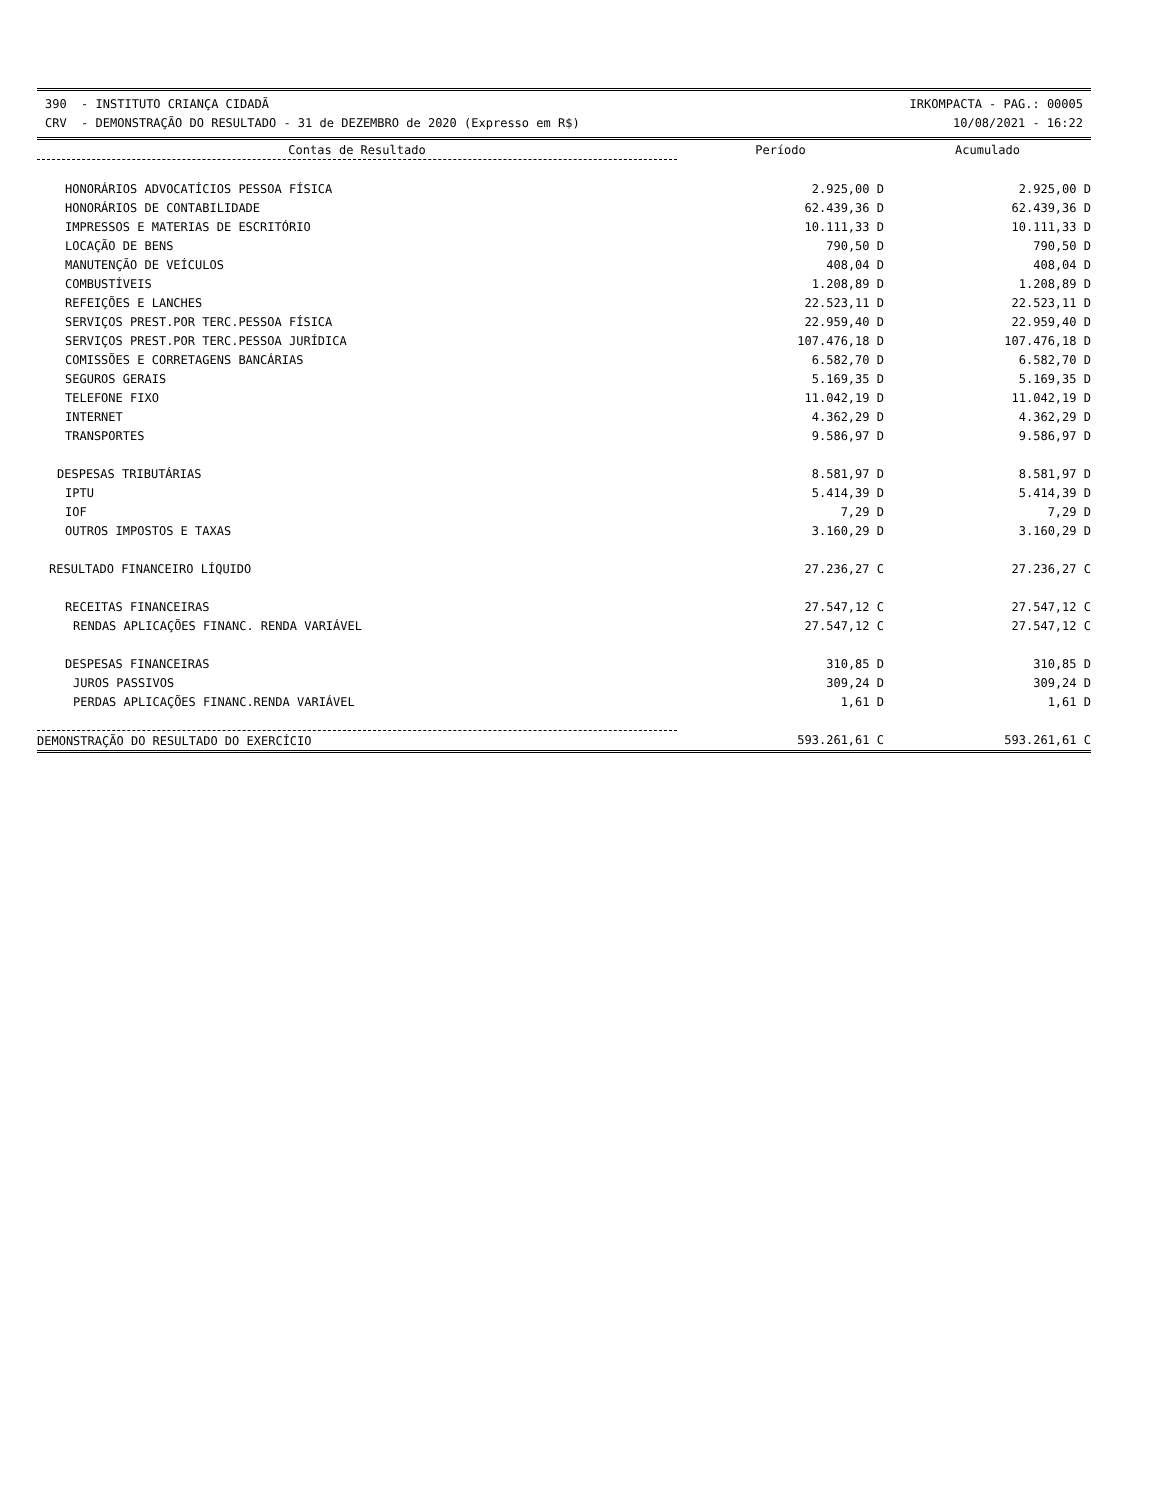390 - INSTITUTO CRIANÇA CIDADÃ
CRV - DEMONSTRAÇÃO DO RESULTADO - 31 de DEZEMBRO de 2020 (Expresso em R$)
IRKOMPACTA - PAG.: 00005
10/08/2021 - 16:22
| Contas de Resultado | Período | Acumulado |
| --- | --- | --- |
| HONORÁRIOS ADVOCATÍCIOS PESSOA FÍSICA | 2.925,00 D | 2.925,00 D |
| HONORÁRIOS DE CONTABILIDADE | 62.439,36 D | 62.439,36 D |
| IMPRESSOS E MATERIAS DE ESCRITÓRIO | 10.111,33 D | 10.111,33 D |
| LOCAÇÃO DE BENS | 790,50 D | 790,50 D |
| MANUTENÇÃO DE VEÍCULOS | 408,04 D | 408,04 D |
| COMBUSTÍVEIS | 1.208,89 D | 1.208,89 D |
| REFEIÇÕES E LANCHES | 22.523,11 D | 22.523,11 D |
| SERVIÇOS PREST.POR TERC.PESSOA FÍSICA | 22.959,40 D | 22.959,40 D |
| SERVIÇOS PREST.POR TERC.PESSOA JURÍDICA | 107.476,18 D | 107.476,18 D |
| COMISSÕES E CORRETAGENS BANCÁRIAS | 6.582,70 D | 6.582,70 D |
| SEGUROS GERAIS | 5.169,35 D | 5.169,35 D |
| TELEFONE FIXO | 11.042,19 D | 11.042,19 D |
| INTERNET | 4.362,29 D | 4.362,29 D |
| TRANSPORTES | 9.586,97 D | 9.586,97 D |
| DESPESAS TRIBUTÁRIAS | 8.581,97 D | 8.581,97 D |
| IPTU | 5.414,39 D | 5.414,39 D |
| IOF | 7,29 D | 7,29 D |
| OUTROS IMPOSTOS E TAXAS | 3.160,29 D | 3.160,29 D |
| RESULTADO FINANCEIRO LÍQUIDO | 27.236,27 C | 27.236,27 C |
| RECEITAS FINANCEIRAS | 27.547,12 C | 27.547,12 C |
| RENDAS APLICAÇÕES FINANC. RENDA VARIÁVEL | 27.547,12 C | 27.547,12 C |
| DESPESAS FINANCEIRAS | 310,85 D | 310,85 D |
| JUROS PASSIVOS | 309,24 D | 309,24 D |
| PERDAS APLICAÇÕES FINANC.RENDA VARIÁVEL | 1,61 D | 1,61 D |
| DEMONSTRAÇÃO DO RESULTADO DO EXERCÍCIO | 593.261,61 C | 593.261,61 C |